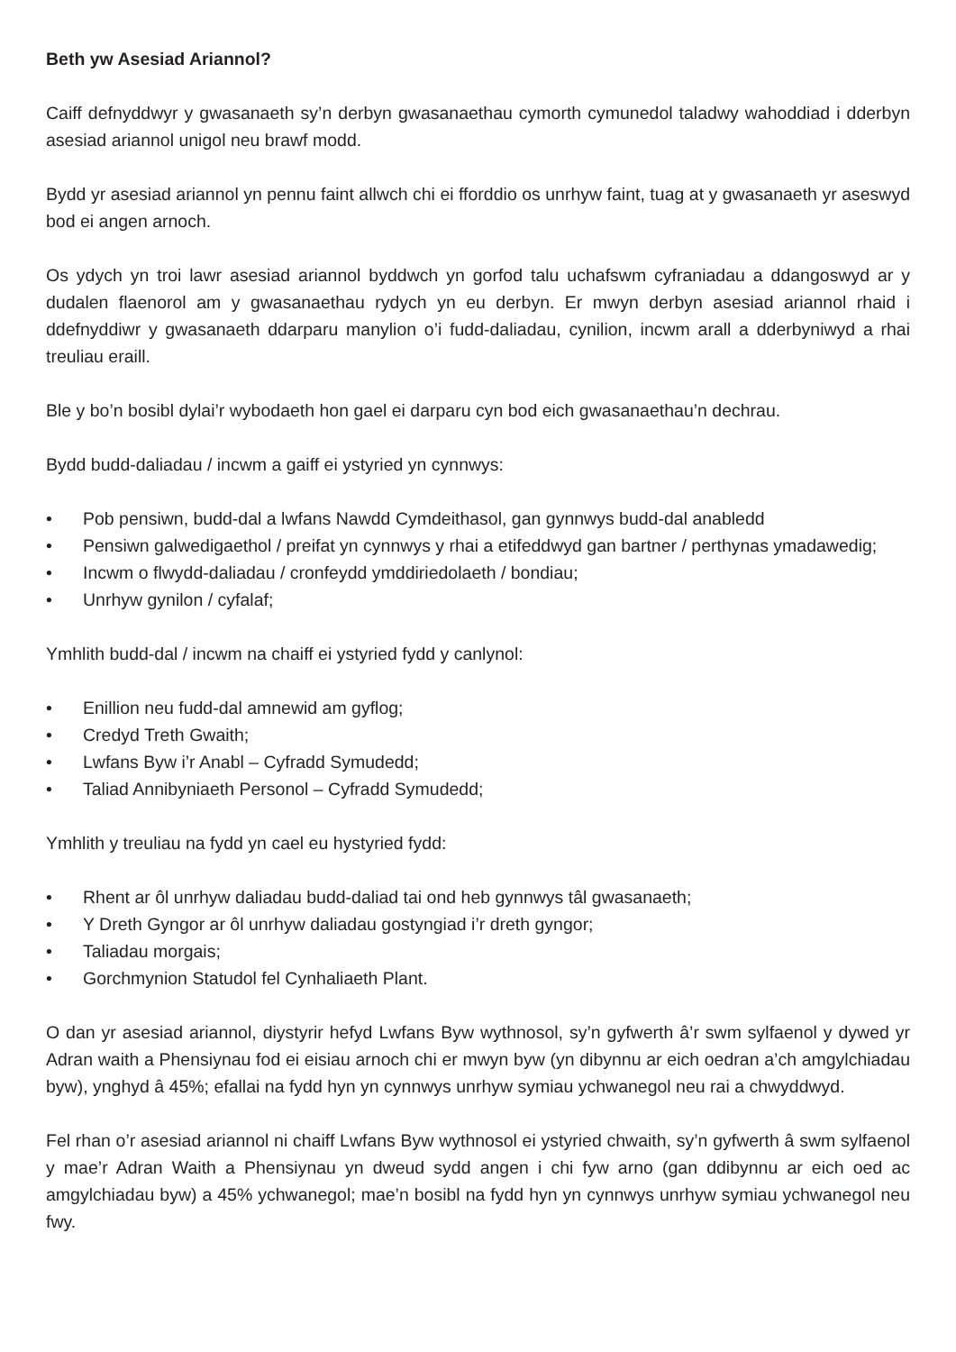Beth yw Asesiad Ariannol?
Caiff defnyddwyr y gwasanaeth sy’n derbyn gwasanaethau cymorth cymunedol taladwy wahoddiad i dderbyn asesiad ariannol unigol neu brawf modd.
Bydd yr asesiad ariannol yn pennu faint allwch chi ei fforddio os unrhyw faint, tuag at y gwasanaeth yr aseswyd bod ei angen arnoch.
Os ydych yn troi lawr asesiad ariannol byddwch yn gorfod talu uchafswm cyfraniadau a ddangoswyd ar y dudalen flaenorol am y gwasanaethau rydych yn eu derbyn. Er mwyn derbyn asesiad ariannol rhaid i ddefnyddiwr y gwasanaeth ddarparu manylion o’i fudd-daliadau, cynilion, incwm arall a dderbyniwyd a rhai treuliau eraill.
Ble y bo’n bosibl dylai’r wybodaeth hon gael ei darparu cyn bod eich gwasanaethau’n dechrau.
Bydd budd-daliadau / incwm a gaiff ei ystyried yn cynnwys:
• Pob pensiwn, budd-dal a lwfans Nawdd Cymdeithasol, gan gynnwys budd-dal anabledd
• Pensiwn galwedigaethol / preifat yn cynnwys y rhai a etifeddwyd gan bartner / perthynas ymadawedig;
• Incwm o flwydd-daliadau / cronfeydd ymddiriedolaeth / bondiau;
• Unrhyw gynilon / cyfalaf;
Ymhlith budd-dal / incwm na chaiff ei ystyried fydd y canlynol:
• Enillion neu fudd-dal amnewid am gyflog;
• Credyd Treth Gwaith;
• Lwfans Byw i’r Anabl – Cyfradd Symudedd;
• Taliad Annibyniaeth Personol – Cyfradd Symudedd;
Ymhlith y treuliau na fydd yn cael eu hystyried fydd:
• Rhent ar ôl unrhyw daliadau budd-daliad tai ond heb gynnwys tâl gwasanaeth;
• Y Dreth Gyngor ar ôl unrhyw daliadau gostyngiad i’r dreth gyngor;
• Taliadau morgais;
• Gorchmynion Statudol fel Cynhaliaeth Plant.
O dan yr asesiad ariannol, diystyrir hefyd Lwfans Byw wythnosol, sy’n gyfwerth â’r swm sylfaenol y dywed yr Adran waith a Phensiynau fod ei eisiau arnoch chi er mwyn byw (yn dibynnu ar eich oedran a’ch amgylchiadau byw), ynghyd â 45%; efallai na fydd hyn yn cynnwys unrhyw symiau ychwanegol neu rai a chwyddwyd.
Fel rhan o’r asesiad ariannol ni chaiff Lwfans Byw wythnosol ei ystyried chwaith, sy’n gyfwerth â swm sylfaenol y mae’r Adran Waith a Phensiynau yn dweud sydd angen i chi fyw arno (gan ddibynnu ar eich oed ac amgylchiadau byw) a 45% ychwanegol; mae’n bosibl na fydd hyn yn cynnwys unrhyw symiau ychwanegol neu fwy.